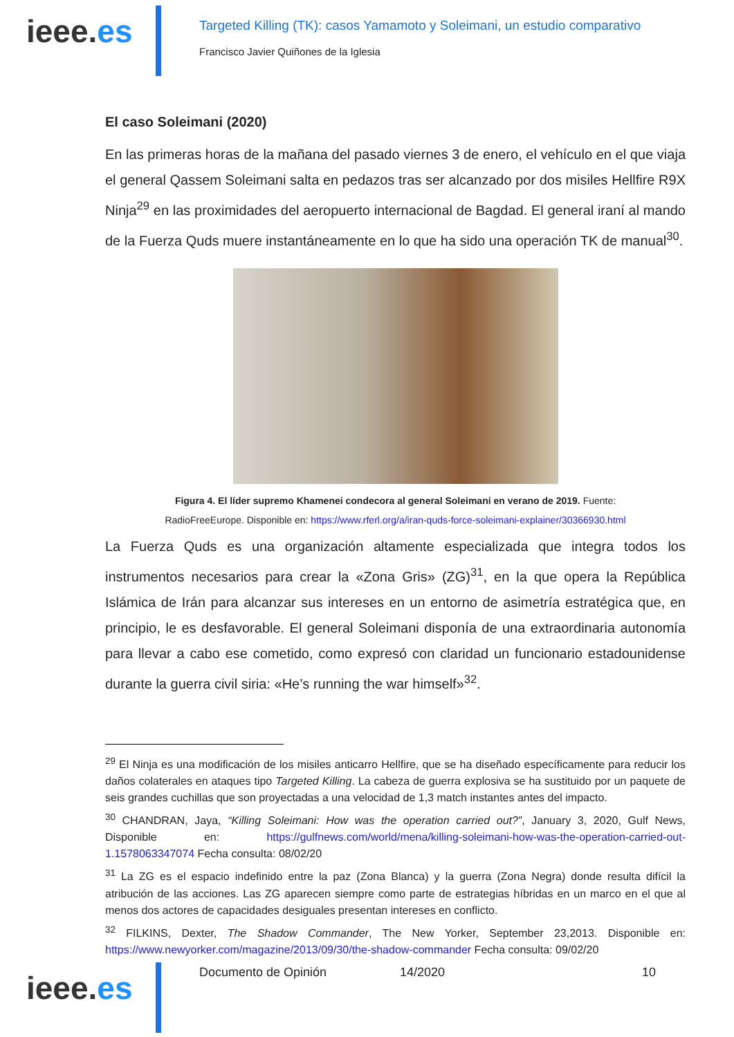ieee.es
Targeted Killing (TK): casos Yamamoto y Soleimani, un estudio comparativo
Francisco Javier Quiñones de la Iglesia
El caso Soleimani (2020)
En las primeras horas de la mañana del pasado viernes 3 de enero, el vehículo en el que viaja el general Qassem Soleimani salta en pedazos tras ser alcanzado por dos misiles Hellfire R9X Ninja<sup>29</sup> en las proximidades del aeropuerto internacional de Bagdad. El general iraní al mando de la Fuerza Quds muere instantáneamente en lo que ha sido una operación TK de manual<sup>30</sup>.
Figura 4. El líder supremo Khamenei condecora al general Soleimani en verano de 2019. Fuente:
RadioFreeEurope. Disponible en: https://www.rferl.org/a/iran-quds-force-soleimani-explainer/30366930.html
La Fuerza Quds es una organización altamente especializada que integra todos los instrumentos necesarios para crear la «Zona Gris» (ZG)<sup>31</sup>, en la que opera la República Islámica de Irán para alcanzar sus intereses en un entorno de asimetría estratégica que, en principio, le es desfavorable. El general Soleimani disponía de una extraordinaria autonomía para llevar a cabo ese cometido, como expresó con claridad un funcionario estadounidense durante la guerra civil siria: «He’s running the war himself»<sup>32</sup>.
<sup>29</sup> El Ninja es una modificación de los misiles anticarro Hellfire, que se ha diseñado específicamente para reducir los daños colaterales en ataques tipo Targeted Killing. La cabeza de guerra explosiva se ha sustituido por un paquete de seis grandes cuchillas que son proyectadas a una velocidad de 1,3 match instantes antes del impacto.
<sup>30</sup> CHANDRAN, Jaya, “Killing Soleimani: How was the operation carried out?”, January 3, 2020, Gulf News, Disponible en: https://gulfnews.com/world/mena/killing-soleimani-how-was-the-operation-carried-out-1.1578063347074 Fecha consulta: 08/02/20
<sup>31</sup> La ZG es el espacio indefinido entre la paz (Zona Blanca) y la guerra (Zona Negra) donde resulta difícil la atribución de las acciones. Las ZG aparecen siempre como parte de estrategias híbridas en un marco en el que al menos dos actores de capacidades desiguales presentan intereses en conflicto.
<sup>32</sup> FILKINS, Dexter, The Shadow Commander, The New Yorker, September 23,2013. Disponible en: https://www.newyorker.com/magazine/2013/09/30/the-shadow-commander Fecha consulta: 09/02/20
ieee.es
Documento de Opinión 14/2020 10